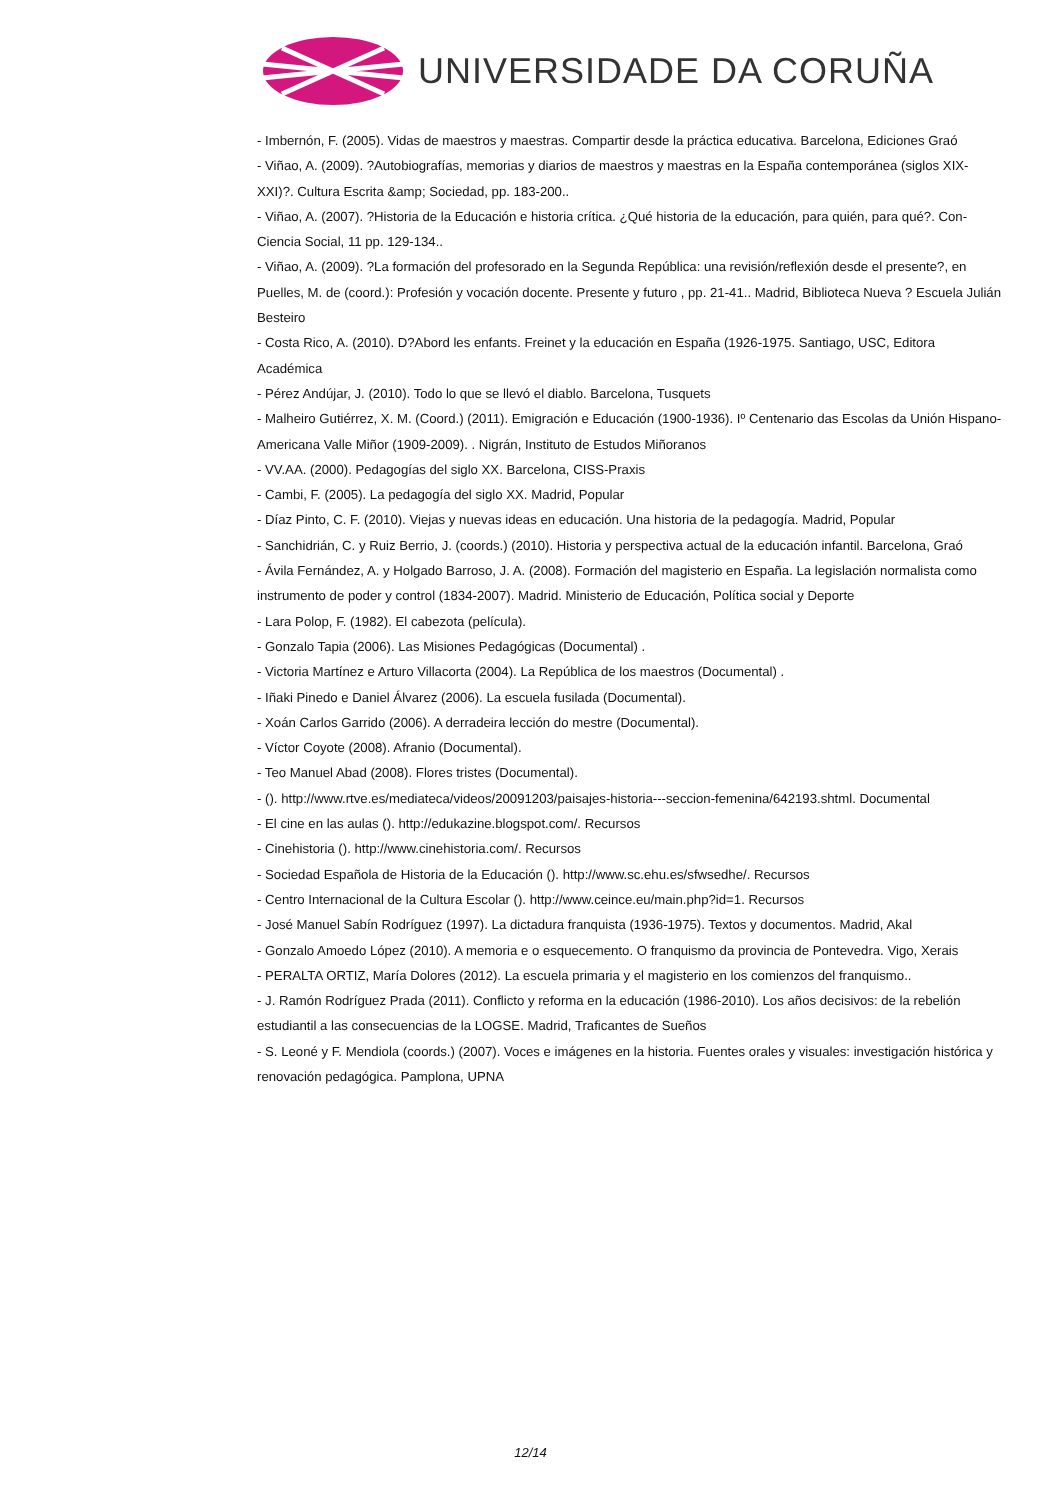UNIVERSIDADE DA CORUÑA
- Imbernón, F. (2005). Vidas de maestros y maestras. Compartir desde la práctica educativa. Barcelona, Ediciones Graó
- Viñao, A. (2009). ?Autobiografías, memorias y diarios de maestros y maestras en la España contemporánea (siglos XIX-XXI)?. Cultura Escrita &amp; Sociedad, pp. 183-200..
- Viñao, A. (2007). ?Historia de la Educación e historia crítica. ¿Qué historia de la educación, para quién, para qué?. Con-Ciencia Social, 11 pp. 129-134..
- Viñao, A. (2009). ?La formación del profesorado en la Segunda República: una revisión/reflexión desde el presente?, en Puelles, M. de (coord.): Profesión y vocación docente. Presente y futuro , pp. 21-41.. Madrid, Biblioteca Nueva ? Escuela Julián Besteiro
- Costa Rico, A. (2010). D?Abord les enfants. Freinet y la educación en España (1926-1975. Santiago, USC, Editora Académica
- Pérez Andújar, J. (2010). Todo lo que se llevó el diablo. Barcelona, Tusquets
- Malheiro Gutiérrez, X. M. (Coord.) (2011). Emigración e Educación (1900-1936). Iº Centenario das Escolas da Unión Hispano-Americana Valle Miñor (1909-2009). . Nigrán, Instituto de Estudos Miñoranos
- VV.AA. (2000). Pedagogías del siglo XX. Barcelona, CISS-Praxis
- Cambi, F. (2005). La pedagogía del siglo XX. Madrid, Popular
- Díaz Pinto, C. F. (2010). Viejas y nuevas ideas en educación. Una historia de la pedagogía. Madrid, Popular
- Sanchidrián, C. y Ruiz Berrio, J. (coords.) (2010). Historia y perspectiva actual de la educación infantil. Barcelona, Graó
- Ávila Fernández, A. y Holgado Barroso, J. A. (2008). Formación del magisterio en España. La legislación normalista como instrumento de poder y control (1834-2007). Madrid. Ministerio de Educación, Política social y Deporte
- Lara Polop, F. (1982). El cabezota (película).
- Gonzalo Tapia (2006). Las Misiones Pedagógicas (Documental) .
- Victoria Martínez e Arturo Villacorta (2004). La República de los maestros (Documental) .
- Iñaki Pinedo e Daniel Álvarez (2006). La escuela fusilada (Documental).
- Xoán Carlos Garrido (2006). A derradeira lección do mestre (Documental).
- Víctor Coyote (2008). Afranio (Documental).
- Teo Manuel Abad (2008). Flores tristes (Documental).
- (). http://www.rtve.es/mediateca/videos/20091203/paisajes-historia---seccion-femenina/642193.shtml. Documental
- El cine en las aulas (). http://edukazine.blogspot.com/. Recursos
- Cinehistoria (). http://www.cinehistoria.com/. Recursos
- Sociedad Española de Historia de la Educación (). http://www.sc.ehu.es/sfwsedhe/. Recursos
- Centro Internacional de la Cultura Escolar (). http://www.ceince.eu/main.php?id=1. Recursos
- José Manuel Sabín Rodríguez (1997). La dictadura franquista (1936-1975). Textos y documentos. Madrid, Akal
- Gonzalo Amoedo López (2010). A memoria e o esquecemento. O franquismo da provincia de Pontevedra. Vigo, Xerais
- PERALTA ORTIZ, María Dolores (2012). La escuela primaria y el magisterio en los comienzos del franquismo..
- J. Ramón Rodríguez Prada (2011). Conflicto y reforma en la educación (1986-2010). Los años decisivos: de la rebelión estudiantil a las consecuencias de la LOGSE. Madrid, Traficantes de Sueños
- S. Leoné y F. Mendiola (coords.) (2007). Voces e imágenes en la historia. Fuentes orales y visuales: investigación histórica y renovación pedagógica. Pamplona, UPNA
12/14